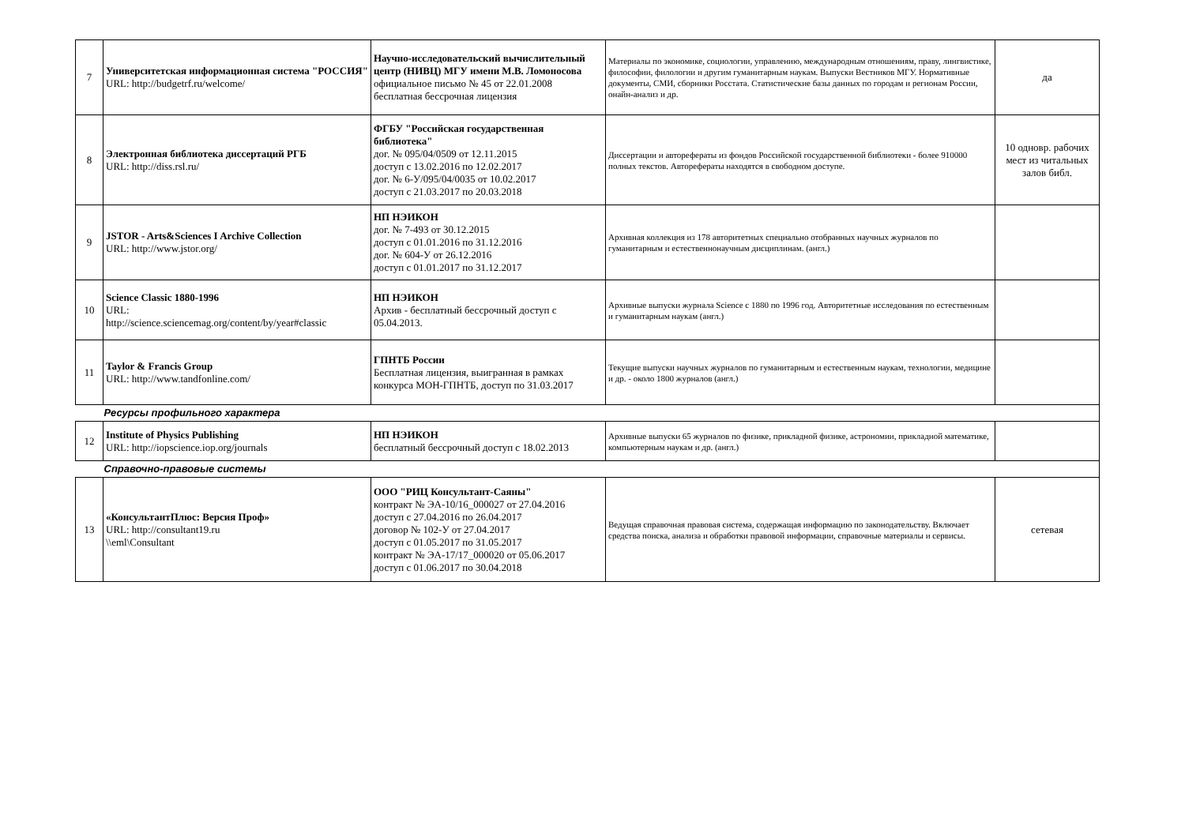| 7 | Университетская информационная система "РОССИЯ" URL: http://budgetrf.ru/welcome/ | Научно-исследовательский вычислительный центр (НИВЦ) МГУ имени М.В. Ломоносова официальное письмо № 45 от 22.01.2008 бесплатная бессрочная лицензия | Материалы по экономике, социологии, управлению, международным отношениям, праву, лингвистике, философии, филологии и другим гуманитарным наукам. Выпуски Вестников МГУ. Нормативные документы, СМИ, сборники Росстата. Статистические базы данных по городам и регионам России, онайн-анализ и др. | да |
| 8 | Электронная библиотека диссертаций РГБ URL: http://diss.rsl.ru/ | ФГБУ "Российская государственная библиотека" дог. № 095/04/0509 от 12.11.2015 доступ с 13.02.2016 по 12.02.2017 дог. № 6-У/095/04/0035 от 10.02.2017 доступ с 21.03.2017 по 20.03.2018 | Диссертации и авторефераты из фондов Российской государственной библиотеки - более 910000 полных текстов. Авторефераты находятся в свободном доступе. | 10 одновр. рабочих мест из читальных залов библ. |
| 9 | JSTOR - Arts&Sciences I Archive Collection URL: http://www.jstor.org/ | НП НЭИКОН дог. № 7-493 от 30.12.2015 доступ с 01.01.2016 по 31.12.2016 дог. № 604-У от 26.12.2016 доступ с 01.01.2017 по 31.12.2017 | Архивная коллекция из 178 авторитетных специально отобранных научных журналов по гуманитарным и естественнонаучным дисциплинам. (англ.) | |
| 10 | Science Classic 1880-1996 URL: http://science.sciencemag.org/content/by/year#classic | НП НЭИКОН Архив - бесплатный бессрочный доступ с 05.04.2013. | Архивные выпуски журнала Science с 1880 по 1996 год. Авторитетные исследования по естественным и гуманитарным наукам (англ.) | |
| 11 | Taylor & Francis Group URL: http://www.tandfonline.com/ | ГПНТБ России Бесплатная лицензия, выигранная в рамках конкурса МОН-ГПНТБ, доступ по 31.03.2017 | Текущие выпуски научных журналов по гуманитарным и естественным наукам, технологии, медицине и др. - около 1800 журналов (англ.) | |
| Ресурсы профильного характера | | | | |
| 12 | Institute of Physics Publishing URL: http://iopscience.iop.org/journals | НП НЭИКОН бесплатный бессрочный доступ с 18.02.2013 | Архивные выпуски 65 журналов по физике, прикладной физике, астрономии, прикладной математике, компьютерным наукам и др. (англ.) | |
| Справочно-правовые системы | | | | |
| 13 | «КонсультантПлюс: Версия Проф» URL: http://consultant19.ru \\eml\Consultant | ООО "РИЦ Консультант-Саяны" контракт № ЭА-10/16_000027 от 27.04.2016 доступ с 27.04.2016 по 26.04.2017 договор № 102-У от 27.04.2017 доступ с 01.05.2017 по 31.05.2017 контракт № ЭА-17/17_000020 от 05.06.2017 доступ с 01.06.2017 по 30.04.2018 | Ведущая справочная правовая система, содержащая информацию по законодательству. Включает средства поиска, анализа и обработки правовой информации, справочные материалы и сервисы. | сетевая |